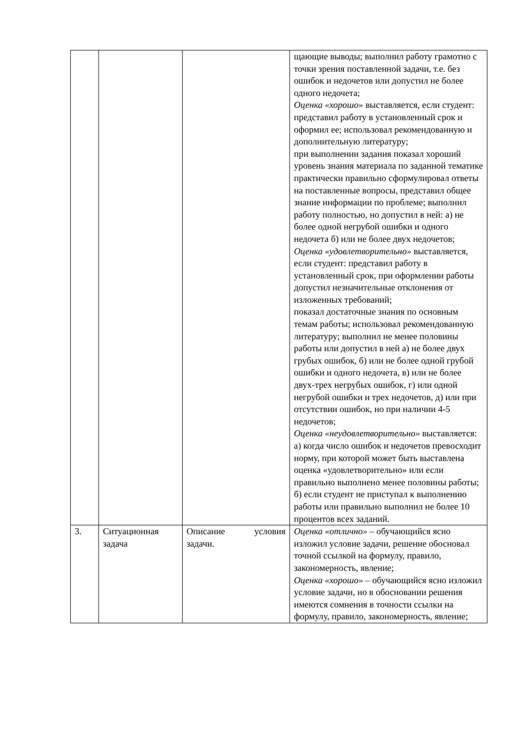| | | | щающие выводы; выполнил работу грамотно с точки зрения поставленной задачи, т.е. без ошибок и недочетов или допустил не более одного недочета; Оценка «хорошо» выставляется, если студент: представил работу в установленный срок и оформил ее; использовал рекомендованную и дополнительную литературу; при выполнении задания показал хороший уровень знания материала по заданной тематике практически правильно сформулировал ответы на поставленные вопросы, представил общее знание информации по проблеме; выполнил работу полностью, но допустил в ней: а) не более одной негрубой ошибки и одного недочета б) или не более двух недочетов; Оценка «удовлетворительно» выставляется, если студент: представил работу в установленный срок, при оформлении работы допустил незначительные отклонения от изложенных требований; показал достаточные знания по основным темам работы; использовал рекомендованную литературу; выполнил не менее половины работы или допустил в ней а) не более двух грубых ошибок, б) или не более одной грубой ошибки и одного недочета, в) или не более двух-трех негрубых ошибок, г) или одной негрубой ошибки и трех недочетов, д) или при отсутствии ошибок, но при наличии 4-5 недочетов; Оценка «неудовлетворительно» выставляется: а) когда число ошибок и недочетов превосходит норму, при которой может быть выставлена оценка «удовлетворительно» или если правильно выполнено менее половины работы; б) если студент не приступал к выполнению работы или правильно выполнил не более 10 процентов всех заданий. |
| 3. | Ситуационная задача | Описание условия задачи. | Оценка «отлично» – обучающийся ясно изложил условие задачи, решение обосновал точной ссылкой на формулу, правило, закономерность, явление; Оценка «хорошо» – обучающийся ясно изложил условие задачи, но в обосновании решения имеются сомнения в точности ссылки на формулу, правило, закономерность, явление; |